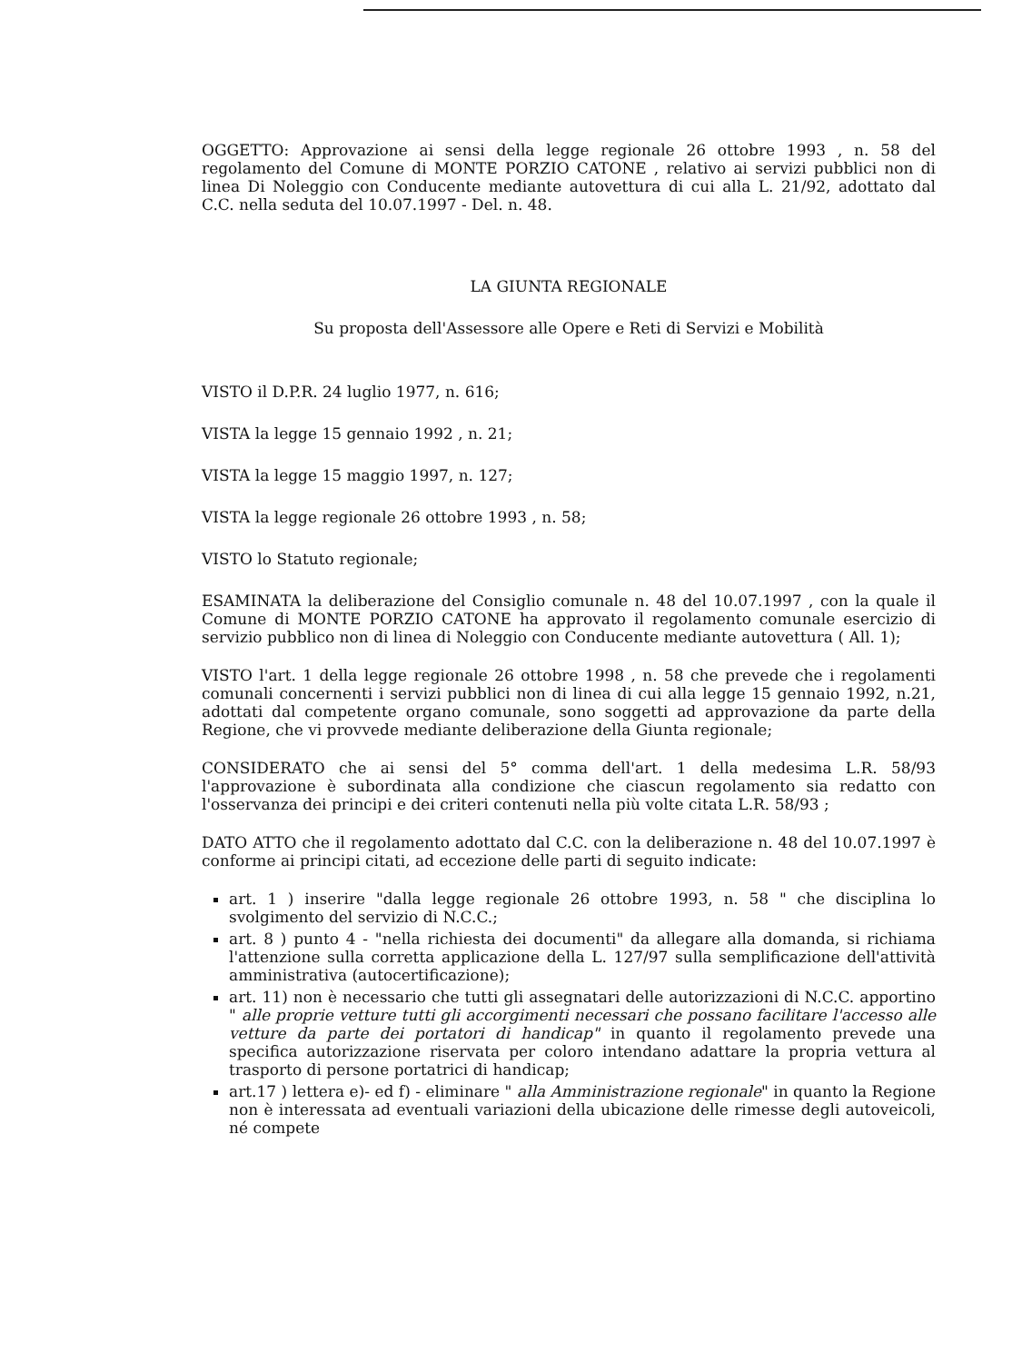OGGETTO: Approvazione ai sensi della legge regionale 26 ottobre 1993 , n. 58 del regolamento del Comune di MONTE PORZIO CATONE , relativo ai servizi pubblici non di linea Di Noleggio con Conducente mediante autovettura di cui alla L. 21/92, adottato dal C.C. nella seduta del 10.07.1997 - Del. n. 48.
LA GIUNTA REGIONALE
Su proposta dell'Assessore alle Opere e Reti di Servizi e Mobilità
VISTO il D.P.R. 24 luglio 1977, n. 616;
VISTA la legge 15 gennaio 1992 , n. 21;
VISTA la legge 15 maggio 1997, n. 127;
VISTA la legge regionale 26 ottobre 1993 , n. 58;
VISTO lo Statuto regionale;
ESAMINATA la deliberazione del Consiglio comunale n. 48 del 10.07.1997 , con la quale il Comune di MONTE PORZIO CATONE ha approvato il regolamento comunale esercizio di servizio pubblico non di linea di Noleggio con Conducente mediante autovettura ( All. 1);
VISTO l'art. 1 della legge regionale 26 ottobre 1998 , n. 58 che prevede che i regolamenti comunali concernenti i servizi pubblici non di linea di cui alla legge 15 gennaio 1992, n.21, adottati dal competente organo comunale, sono soggetti ad approvazione da parte della Regione, che vi provvede mediante deliberazione della Giunta regionale;
CONSIDERATO che ai sensi del 5° comma dell'art. 1 della medesima L.R. 58/93 l'approvazione è subordinata alla condizione che ciascun regolamento sia redatto con l'osservanza dei principi e dei criteri contenuti nella più volte citata L.R. 58/93 ;
DATO ATTO che il regolamento adottato dal C.C. con la deliberazione n. 48 del 10.07.1997 è conforme ai principi citati, ad eccezione delle parti di seguito indicate:
art. 1 ) inserire "dalla legge regionale 26 ottobre 1993, n. 58 " che disciplina lo svolgimento del servizio di N.C.C.;
art. 8 ) punto 4 - "nella richiesta dei documenti" da allegare alla domanda, si richiama l'attenzione sulla corretta applicazione della L. 127/97 sulla semplificazione dell'attività amministrativa (autocertificazione);
art. 11) non è necessario che tutti gli assegnatari delle autorizzazioni di N.C.C. apportino " alle proprie vetture tutti gli accorgimenti necessari che possano facilitare l'accesso alle vetture da parte dei portatori di handicap" in quanto il regolamento prevede una specifica autorizzazione riservata per coloro intendano adattare la propria vettura al trasporto di persone portatrici di handicap;
art.17 ) lettera e)- ed f) - eliminare " alla Amministrazione regionale" in quanto la Regione non è interessata ad eventuali variazioni della ubicazione delle rimesse degli autoveicoli, né compete